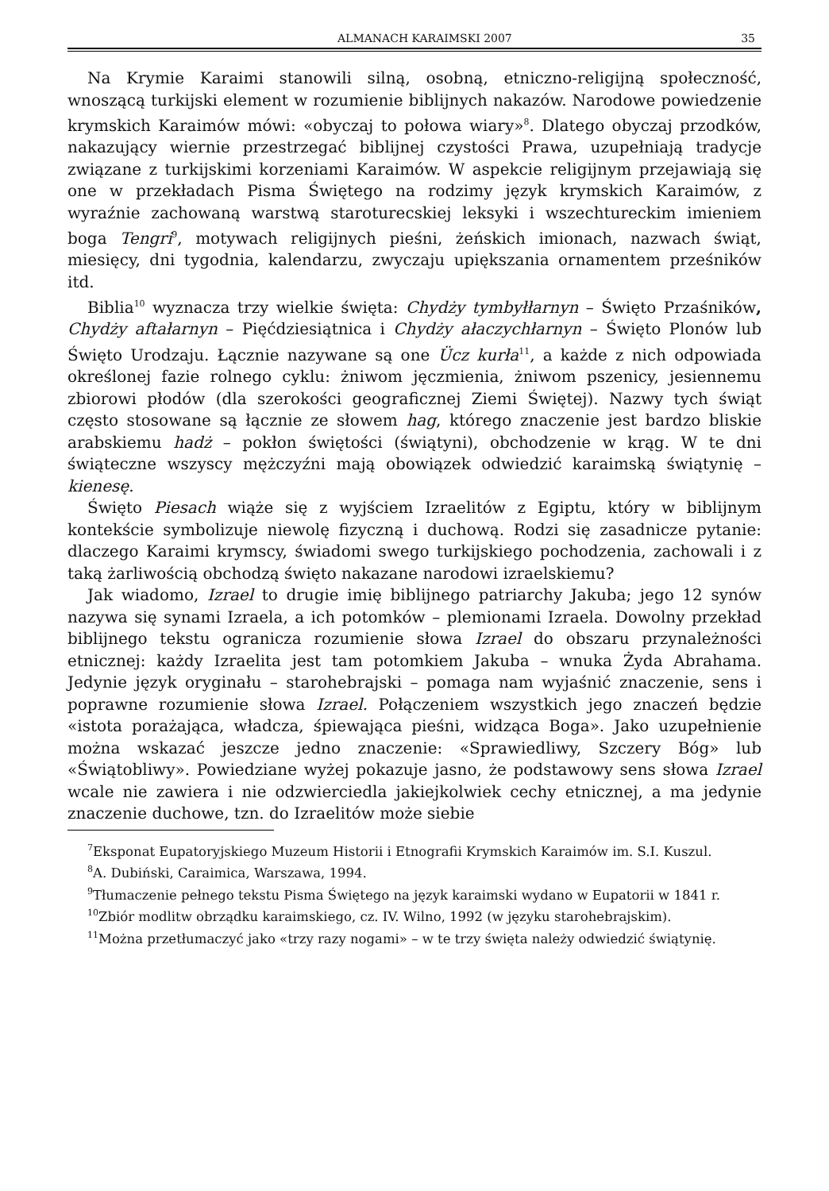ALMANACH KARAIMSKI 2007 35
Na Krymie Karaimi stanowili silną, osobną, etniczno-religijną społeczność, wnoszącą turkijski element w rozumienie biblijnych nakazów. Narodowe powiedzenie krymskich Karaimów mówi: «obyczaj to połowa wiary»<sup>8</sup>. Dlatego obyczaj przodków, nakazujący wiernie przestrzegać biblijnej czystości Prawa, uzupełniają tradycje związane z turkijskimi korzeniami Karaimów. W aspekcie religijnym przejawiają się one w przekładach Pisma Świętego na rodzimy język krymskich Karaimów, z wyraźnie zachowaną warstwą staroturecskiej leksyki i wszechtureckim imieniem boga Tengri<sup>9</sup>, motywach religijnych pieśni, żeńskich imionach, nazwach świąt, miesięcy, dni tygodnia, kalendarzu, zwyczaju upiększania ornamentem prześników itd.
Biblia<sup>10</sup> wyznacza trzy wielkie święta: Chydży tymbyłłarnyn – Święto Przaśników, Chydży aftałarnyn – Pięćdziesiątnica i Chydży ałaczychłarnyn – Święto Plonów lub Święto Urodzaju. Łącznie nazywane są one Ücz kurła<sup>11</sup>, a każde z nich odpowiada określonej fazie rolnego cyklu: żniwom jęczmienia, żniwom pszenicy, jesiennemu zbiorowi płodów (dla szerokości geograficznej Ziemi Świętej). Nazwy tych świąt często stosowane są łącznie ze słowem hag, którego znaczenie jest bardzo bliskie arabskiemu hadż – pokłon świętości (świątyni), obchodzenie w krąg. W te dni świąteczne wszyscy mężczyźni mają obowiązek odwiedzić karaimską świątynię – kienesę.
Święto Piesach wiąże się z wyjściem Izraelitów z Egiptu, który w biblijnym kontekście symbolizuje niewolę fizyczną i duchową. Rodzi się zasadnicze pytanie: dlaczego Karaimi krymscy, świadomi swego turkijskiego pochodzenia, zachowali i z taką żarliwością obchodzą święto nakazane narodowi izraelskiemu?
Jak wiadomo, Izrael to drugie imię biblijnego patriarchy Jakuba; jego 12 synów nazywa się synami Izraela, a ich potomków – plemionami Izraela. Dowolny przekład biblijnego tekstu ogranicza rozumienie słowa Izrael do obszaru przynależności etnicznej: każdy Izraelita jest tam potomkiem Jakuba – wnuka Żyda Abrahama. Jedynie język oryginału – starohebrajski – pomaga nam wyjaśnić znaczenie, sens i poprawne rozumienie słowa Izrael. Połączeniem wszystkich jego znaczeń będzie «istota porażająca, władcza, śpiewająca pieśni, widząca Boga». Jako uzupełnienie można wskazać jeszcze jedno znaczenie: «Sprawiedliwy, Szczery Bóg» lub «Świątobliwy». Powiedziane wyżej pokazuje jasno, że podstawowy sens słowa Izrael wcale nie zawiera i nie odzwierciedla jakiejkolwiek cechy etnicznej, a ma jedynie znaczenie duchowe, tzn. do Izraelitów może siebie
<sup>7</sup> Eksponat Eupatoryjskiego Muzeum Historii i Etnografii Krymskich Karaimów im. S.I. Kuszul.
<sup>8</sup> A. Dubiński, Caraimica, Warszawa, 1994.
<sup>9</sup> Tłumaczenie pełnego tekstu Pisma Świętego na język karaimski wydano w Eupatorii w 1841 r.
<sup>10</sup> Zbiór modlitw obrządku karaimskiego, cz. IV. Wilno, 1992 (w języku starohebrajskim).
<sup>11</sup> Można przetłumaczyć jako «trzy razy nogami» – w te trzy święta należy odwiedzić świątynię.